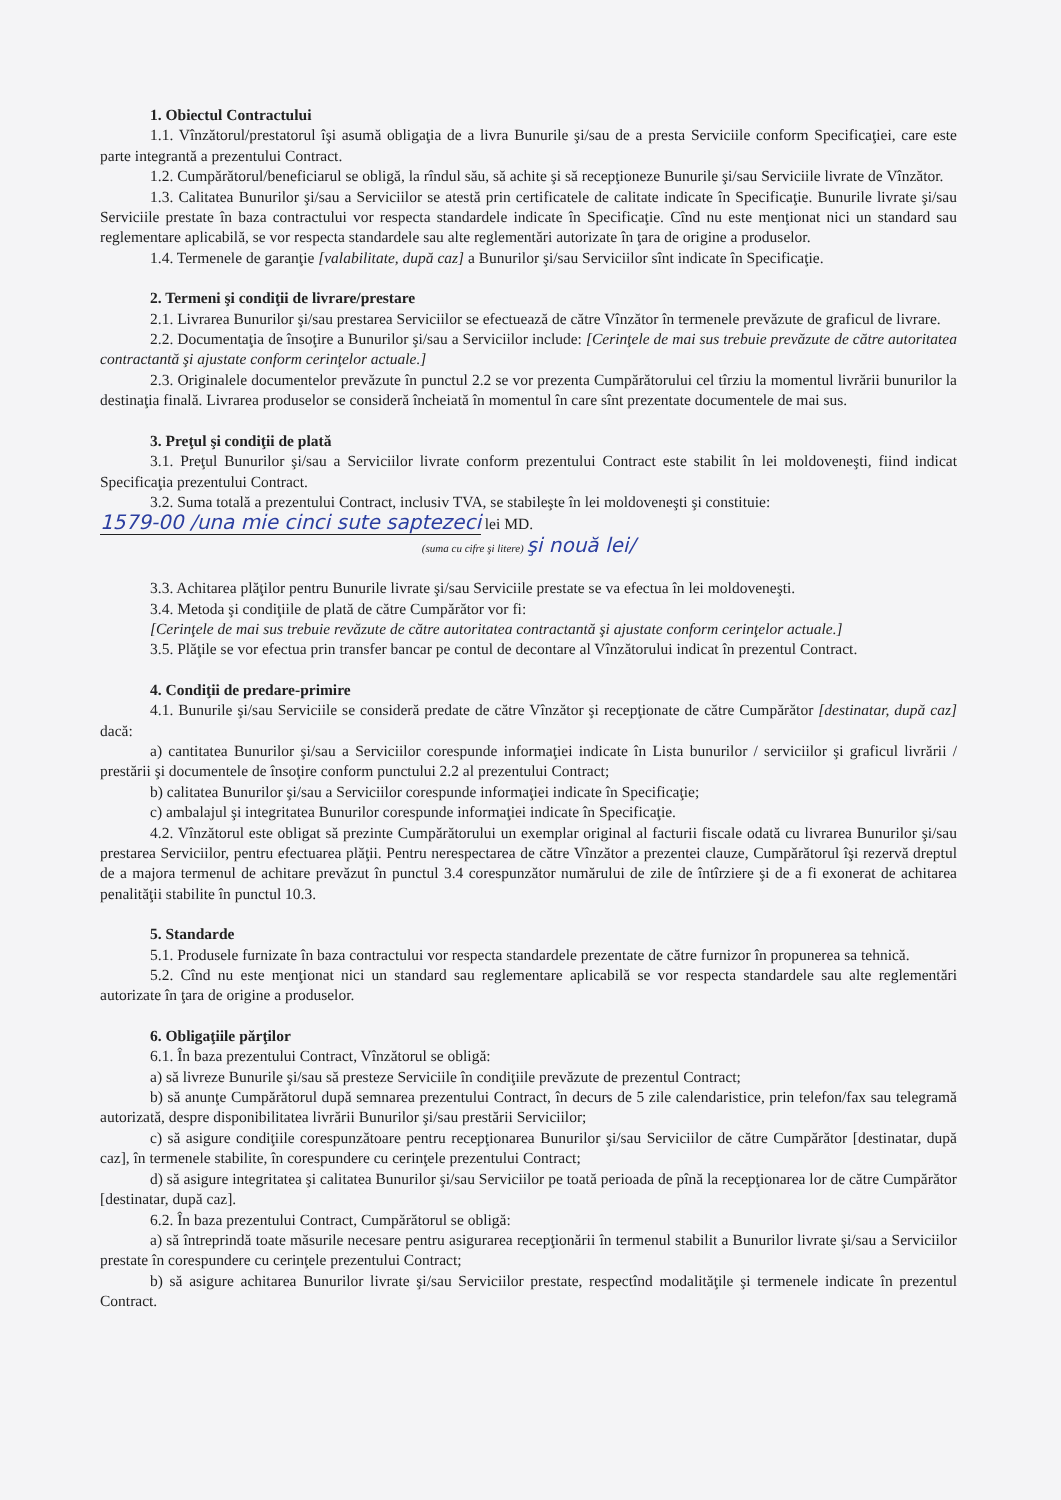1. Obiectul Contractului
1.1. Vînzătorul/prestatorul îşi asumă obligaţia de a livra Bunurile şi/sau de a presta Serviciile conform Specificaţiei, care este parte integrantă a prezentului Contract.
1.2. Cumpărătorul/beneficiarul se obligă, la rîndul său, să achite şi să recepţioneze Bunurile şi/sau Serviciile livrate de Vînzător.
1.3. Calitatea Bunurilor şi/sau a Serviciilor se atestă prin certificatele de calitate indicate în Specificaţie. Bunurile livrate şi/sau Serviciile prestate în baza contractului vor respecta standardele indicate în Specificaţie. Cînd nu este menţionat nici un standard sau reglementare aplicabilă, se vor respecta standardele sau alte reglementări autorizate în ţara de origine a produselor.
1.4. Termenele de garanţie [valabilitate, după caz] a Bunurilor şi/sau Serviciilor sînt indicate în Specificaţie.
2. Termeni şi condiţii de livrare/prestare
2.1. Livrarea Bunurilor şi/sau prestarea Serviciilor se efectuează de către Vînzător în termenele prevăzute de graficul de livrare.
2.2. Documentaţia de însoţire a Bunurilor şi/sau a Serviciilor include: [Cerinţele de mai sus trebuie prevăzute de către autoritatea contractantă şi ajustate conform cerinţelor actuale.]
2.3. Originalele documentelor prevăzute în punctul 2.2 se vor prezenta Cumpărătorului cel tîrziu la momentul livrării bunurilor la destinaţia finală. Livrarea produselor se consideră încheiată în momentul în care sînt prezentate documentele de mai sus.
3. Preţul şi condiţii de plată
3.1. Preţul Bunurilor şi/sau a Serviciilor livrate conform prezentului Contract este stabilit în lei moldoveneşti, fiind indicat Specificaţia prezentului Contract.
3.2. Suma totală a prezentului Contract, inclusiv TVA, se stabileşte în lei moldoveneşti şi constituie:
1579-00 /una mie cinci sute saptezeci lei MD.
(suma cu cifre şi litere) şi nouă lei/
3.3. Achitarea plăţilor pentru Bunurile livrate şi/sau Serviciile prestate se va efectua în lei moldoveneşti.
3.4. Metoda şi condiţiile de plată de către Cumpărător vor fi:
[Cerinţele de mai sus trebuie revăzute de către autoritatea contractantă şi ajustate conform cerinţelor actuale.]
3.5. Plăţile se vor efectua prin transfer bancar pe contul de decontare al Vînzătorului indicat în prezentul Contract.
4. Condiţii de predare-primire
4.1. Bunurile şi/sau Serviciile se consideră predate de către Vînzător şi recepţionate de către Cumpărător [destinatar, după caz] dacă:
a) cantitatea Bunurilor şi/sau a Serviciilor corespunde informaţiei indicate în Lista bunurilor / serviciilor şi graficul livrării / prestării şi documentele de însoţire conform punctului 2.2 al prezentului Contract;
b) calitatea Bunurilor şi/sau a Serviciilor corespunde informaţiei indicate în Specificaţie;
c) ambalajul şi integritatea Bunurilor corespunde informaţiei indicate în Specificaţie.
4.2. Vînzătorul este obligat să prezinte Cumpărătorului un exemplar original al facturii fiscale odată cu livrarea Bunurilor şi/sau prestarea Serviciilor, pentru efectuarea plăţii. Pentru nerespectarea de către Vînzător a prezentei clauze, Cumpărătorul îşi rezervă dreptul de a majora termenul de achitare prevăzut în punctul 3.4 corespunzător numărului de zile de întîrziere şi de a fi exonerat de achitarea penalităţii stabilite în punctul 10.3.
5. Standarde
5.1. Produsele furnizate în baza contractului vor respecta standardele prezentate de către furnizor în propunerea sa tehnică.
5.2. Cînd nu este menţionat nici un standard sau reglementare aplicabilă se vor respecta standardele sau alte reglementări autorizate în ţara de origine a produselor.
6. Obligaţiile părţilor
6.1. În baza prezentului Contract, Vînzătorul se obligă:
a) să livreze Bunurile şi/sau să presteze Serviciile în condiţiile prevăzute de prezentul Contract;
b) să anunţe Cumpărătorul după semnarea prezentului Contract, în decurs de 5 zile calendaristice, prin telefon/fax sau telegramă autorizată, despre disponibilitatea livrării Bunurilor şi/sau prestării Serviciilor;
c) să asigure condiţiile corespunzătoare pentru recepţionarea Bunurilor şi/sau Serviciilor de către Cumpărător [destinatar, după caz], în termenele stabilite, în corespundere cu cerinţele prezentului Contract;
d) să asigure integritatea şi calitatea Bunurilor şi/sau Serviciilor pe toată perioada de pînă la recepţionarea lor de către Cumpărător [destinatar, după caz].
6.2. În baza prezentului Contract, Cumpărătorul se obligă:
a) să întreprindă toate măsurile necesare pentru asigurarea recepţionării în termenul stabilit a Bunurilor livrate şi/sau a Serviciilor prestate în corespundere cu cerinţele prezentului Contract;
b) să asigure achitarea Bunurilor livrate şi/sau Serviciilor prestate, respectînd modalităţile şi termenele indicate în prezentul Contract.